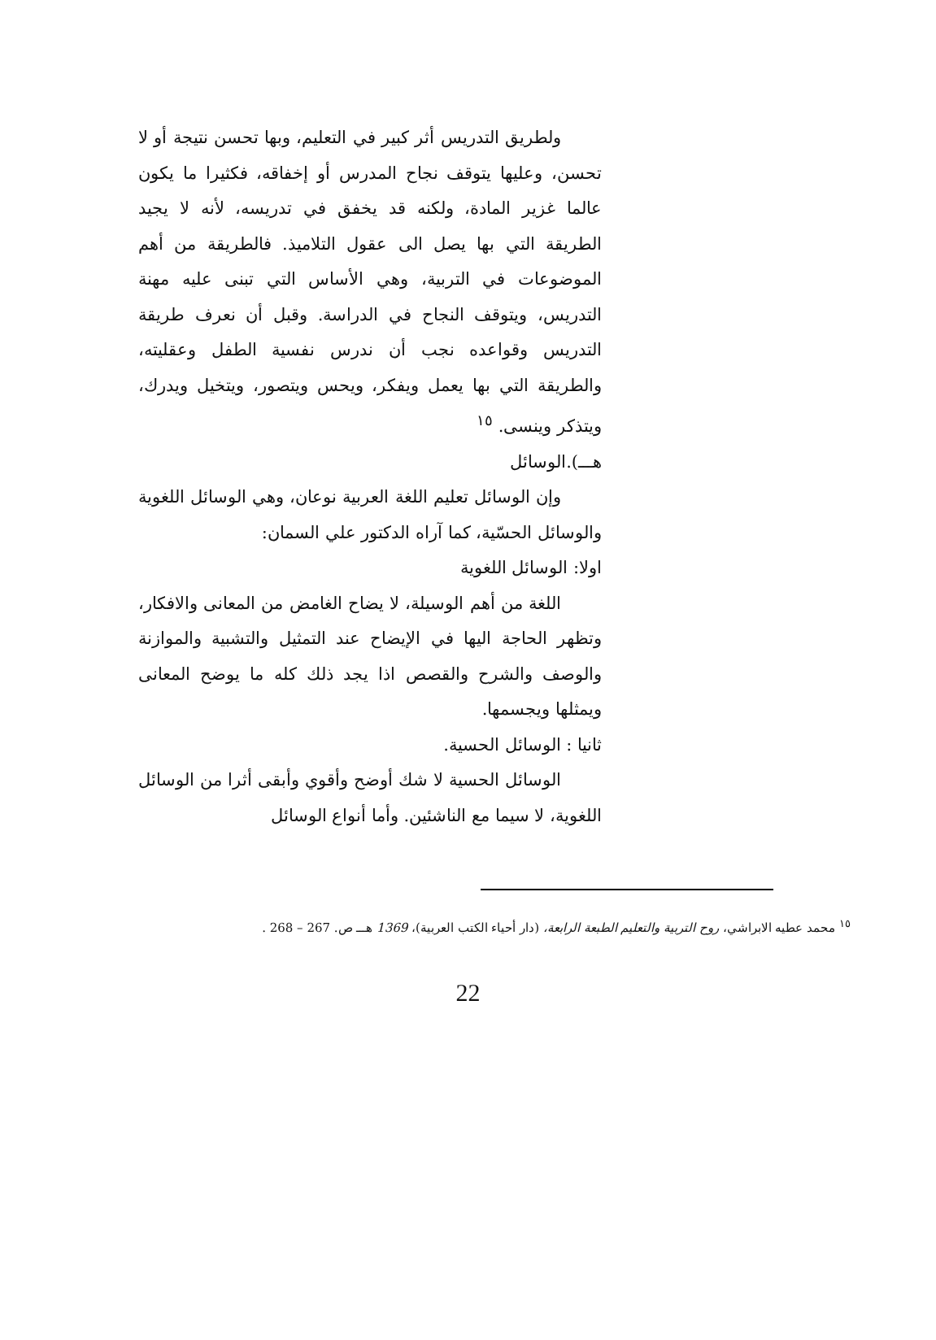ولطريق التدريس أثر كبير في التعليم، وبها تحسن نتيجة أو لا تحسن، وعليها يتوقف نجاح المدرس أو إخفاقه، فكثيرا ما يكون عالما غزير المادة، ولكنه قد يخفق في تدريسه، لأنه لا يجيد الطريقة التي بها يصل الى عقول التلاميذ. فالطريقة من أهم الموضوعات في التربية، وهي الأساس التي تبنى عليه مهنة التدريس، ويتوقف النجاح في الدراسة. وقبل أن نعرف طريقة التدريس وقواعده نجب أن ندرس نفسية الطفل وعقليته، والطريقة التي بها يعمل ويفكر، ويحس ويتصور، ويتخيل ويدرك، ويتذكر وينسى. <sup>١٥</sup>
هـــ).الوسائل
وإن الوسائل تعليم اللغة العربية نوعان، وهي الوسائل اللغوية والوسائل الحسّية، كما آراه الدكتور علي السمان:
اولا: الوسائل اللغوية
اللغة من أهم الوسيلة، لا يضاح الغامض من المعانى والافكار، وتظهر الحاجة اليها في الإيضاح عند التمثيل والتشبية والموازنة والوصف والشرح والقصص اذا يجد ذلك كله ما يوضح المعانى ويمثلها ويجسمها.
ثانيا : الوسائل الحسية.
الوسائل الحسية لا شك أوضح وأقوي وأبقى أثرا من الوسائل اللغوية، لا سيما مع الناشئين. وأما أنواع الوسائل
<sup>١٥</sup> محمد عطيه الابراشي، روح التربية والتعليم الطبعة الرابعة، (دار أحياء الكتب العربية)، 1369 هـــ ص. 267 – 268 .
22